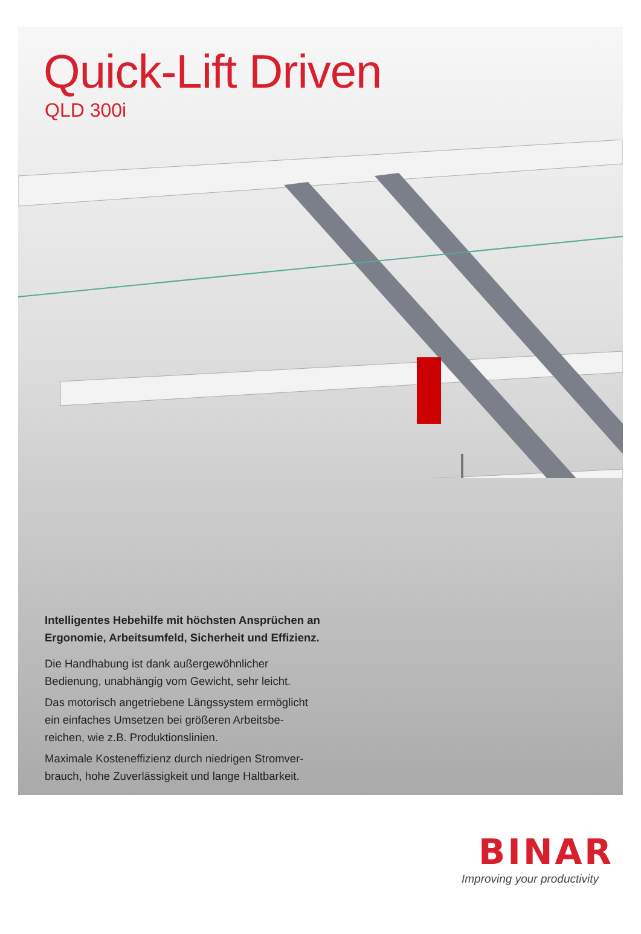Quick-Lift Driven
QLD 300i
Intelligentes Hebehilfe mit höchsten Ansprüchen an Ergonomie, Arbeitsumfeld, Sicherheit und Effizienz.
Die Handhabung ist dank außergewöhnlicher Bedienung, unabhängig vom Gewicht, sehr leicht.
Das motorisch angetriebene Längssystem ermöglicht ein einfaches Umsetzen bei größeren Arbeitsbe-reichen, wie z.B. Produktionslinien.
Maximale Kosteneffizienz durch niedrigen Stromver-brauch, hohe Zuverlässigkeit und lange Haltbarkeit.
BINAR
Improving your productivity